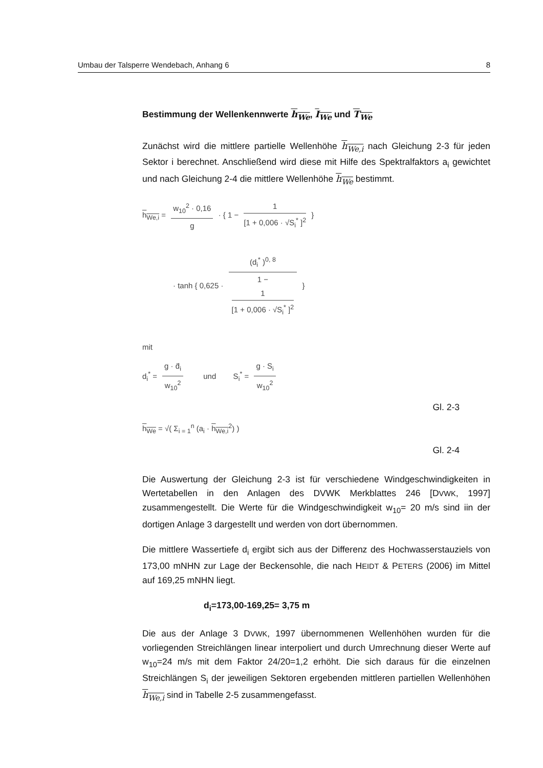Umbau der Talsperre Wendebach, Anhang 6 8
Bestimmung der Wellenkennwerte h<sub>We</sub>, I<sub>We</sub> und T<sub>We</sub>
Zunächst wird die mittlere partielle Wellenhöhe h<sub>We,i</sub> nach Gleichung 2-3 für jeden Sektor i berechnet. Anschließend wird diese mit Hilfe des Spektralfaktors a<sub>i</sub> gewichtet und nach Gleichung 2-4 die mittlere Wellenhöhe h<sub>We</sub> bestimmt.
h<sub>We,i</sub> = w<sub>10</sub><sup>2</sup> · 0,16 g · { 1 − 1 [1 + 0,006 · √S<sub>i</sub><sup>*</sup> ]<sup>2</sup> }
· tanh { 0,625 · (d<sub>i</sub><sup>*</sup> )<sup>0, 8</sup> 1 −
1
[1 + 0,006 · √S<sub>i</sub><sup>*</sup> ]<sup>2</sup> }
mit
d<sub>i</sub><sup>*</sup> = g · d̄<sub>i</sub> w<sub>10</sub><sup>2</sup> und S<sub>i</sub><sup>*</sup> = g · S<sub>i</sub> w<sub>10</sub><sup>2</sup>
Gl. 2-3
h<sub>We</sub> = √( Σ<sub>i = 1</sub><sup>n</sup> (a<sub>i</sub> · h<sub>We,i</sub><sup>2</sup>) )
Gl. 2-4
Die Auswertung der Gleichung 2-3 ist für verschiedene Windgeschwindigkeiten in Wertetabellen in den Anlagen des DVWK Merkblattes 246 [DVWK, 1997] zusammengestellt. Die Werte für die Windgeschwindigkeit w<sub>10</sub>= 20 m/s sind iin der dortigen Anlage 3 dargestellt und werden von dort übernommen.
Die mittlere Wassertiefe d<sub>i</sub> ergibt sich aus der Differenz des Hochwasserstauziels von 173,00 mNHN zur Lage der Beckensohle, die nach HEIDT & PETERS (2006) im Mittel auf 169,25 mNHN liegt.
d<sub>i</sub>=173,00-169,25= 3,75 m
Die aus der Anlage 3 DVWK, 1997 übernommenen Wellenhöhen wurden für die vorliegenden Streichlängen linear interpoliert und durch Umrechnung dieser Werte auf w<sub>10</sub>=24 m/s mit dem Faktor 24/20=1,2 erhöht. Die sich daraus für die einzelnen Streichlängen S<sub>i</sub> der jeweiligen Sektoren ergebenden mittleren partiellen Wellenhöhen h<sub>We,i</sub> sind in Tabelle 2-5 zusammengefasst.